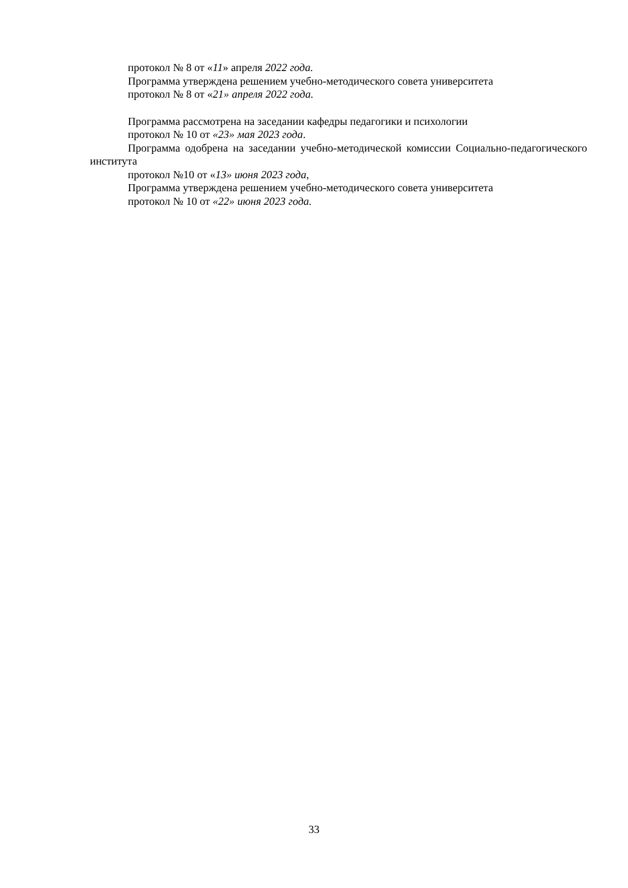протокол № 8 от «11» апреля 2022 года.
Программа утверждена решением учебно-методического совета университета
протокол № 8 от «21» апреля 2022 года.
Программа рассмотрена на заседании кафедры педагогики и психологии
протокол № 10 от «23» мая 2023 года.
Программа одобрена на заседании учебно-методической комиссии Социально-педагогического института
протокол №10 от «13» июня 2023 года,
Программа утверждена решением учебно-методического совета университета
протокол № 10 от «22» июня 2023 года.
33